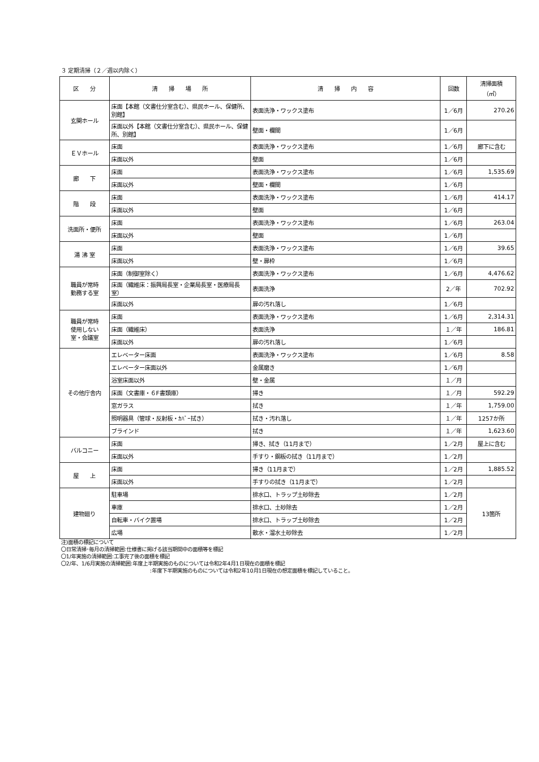３ 定期清掃（２／週以内除く）
| 区 分 | 清 掃 場 所 | 清 掃 内 容 | 回数 | 清掃面積 （㎡） |
| --- | --- | --- | --- | --- |
| 玄関ホール | 床面【本館（文書仕分室含む）、県民ホール、保健所、別館】 | 表面洗浄・ワックス塗布 | 1／6月 | 270.26 |
| | 床面以外【本館（文書仕分室含む）、県民ホール、保健所、別館】 | 壁面・欄間 | 1／6月 | |
| ＥＶホール | 床面 | 表面洗浄・ワックス塗布 | 1／6月 | 廊下に含む |
| | 床面以外 | 壁面 | 1／6月 | |
| 廊 下 | 床面 | 表面洗浄・ワックス塗布 | 1／6月 | 1,535.69 |
| | 床面以外 | 壁面・欄間 | 1／6月 | |
| 階 段 | 床面 | 表面洗浄・ワックス塗布 | 1／6月 | 414.17 |
| | 床面以外 | 壁面 | 1／6月 | |
| 洗面所・便所 | 床面 | 表面洗浄・ワックス塗布 | 1／6月 | 263.04 |
| | 床面以外 | 壁面 | 1／6月 | |
| 湯 沸 室 | 床面 | 表面洗浄・ワックス塗布 | 1／6月 | 39.65 |
| | 床面以外 | 壁・扉枠 | 1／6月 | |
| 職員が常時 勤務する室 | 床面（制御室除く） | 表面洗浄・ワックス塗布 | 1／6月 | 4,476.62 |
| | 床面（繊維床：振興局長室・企業局長室・医療局長室） | 表面洗浄 | 2／年 | 702.92 |
| | 床面以外 | 扉の汚れ落し | 1／6月 | |
| 職員が常時 使用しない 室・会議室 | 床面 | 表面洗浄・ワックス塗布 | 1／6月 | 2,314.31 |
| | 床面（繊維床） | 表面洗浄 | １／年 | 186.81 |
| | 床面以外 | 扉の汚れ落し | 1／6月 | |
| その他庁舎内 | エレベーター床面 | 表面洗浄・ワックス塗布 | 1／6月 | 8.58 |
| | エレベーター床面以外 | 金属磨き | 1／6月 | |
| | 浴室床面以外 | 壁・金属 | １／月 | |
| | 床面（文書庫・６F書類庫） | 掃き | １／月 | 592.29 |
| | 窓ガラス | 拭き | １／年 | 1,759.00 |
| | 照明器具（管球・反射板・ｶﾊﾞｰ拭き） | 拭き・汚れ落し | １／年 | 1257か所 |
| | ブラインド | 拭き | １／年 | 1,623.60 |
| バルコニー | 床面 | 掃き、拭き（11月まで） | 1／2月 | 屋上に含む |
| | 床面以外 | 手すり・鋼板の拭き（11月まで） | 1／2月 | |
| 屋 上 | 床面 | 掃き（11月まで） | 1／2月 | 1,885.52 |
| | 床面以外 | 手すりの拭き（11月まで） | 1／2月 | |
| 建物廻り | 駐車場 | 排水口、トラップ土砂除去 | 1／2月 | 13箇所 |
| | 車庫 | 排水口、土砂除去 | 1／2月 | |
| | 自転車・バイク置場 | 排水口、トラップ土砂除去 | 1／2月 | |
| | 広場 | 散水・溜水土砂除去 | 1／2月 | |
注)面積の標記について
〇日常清掃･毎月の清掃範囲:仕様書に掲げる該当期間中の面積等を標記
〇1/年実施の清掃範囲:工事完了後の面積を標記
〇2/年、1/6月実施の清掃範囲:年度上半期実施のものについては令和2年4月1日現在の面積を標記
:年度下半期実施のものについては令和2年10月1日現在の想定面積を標記していること。